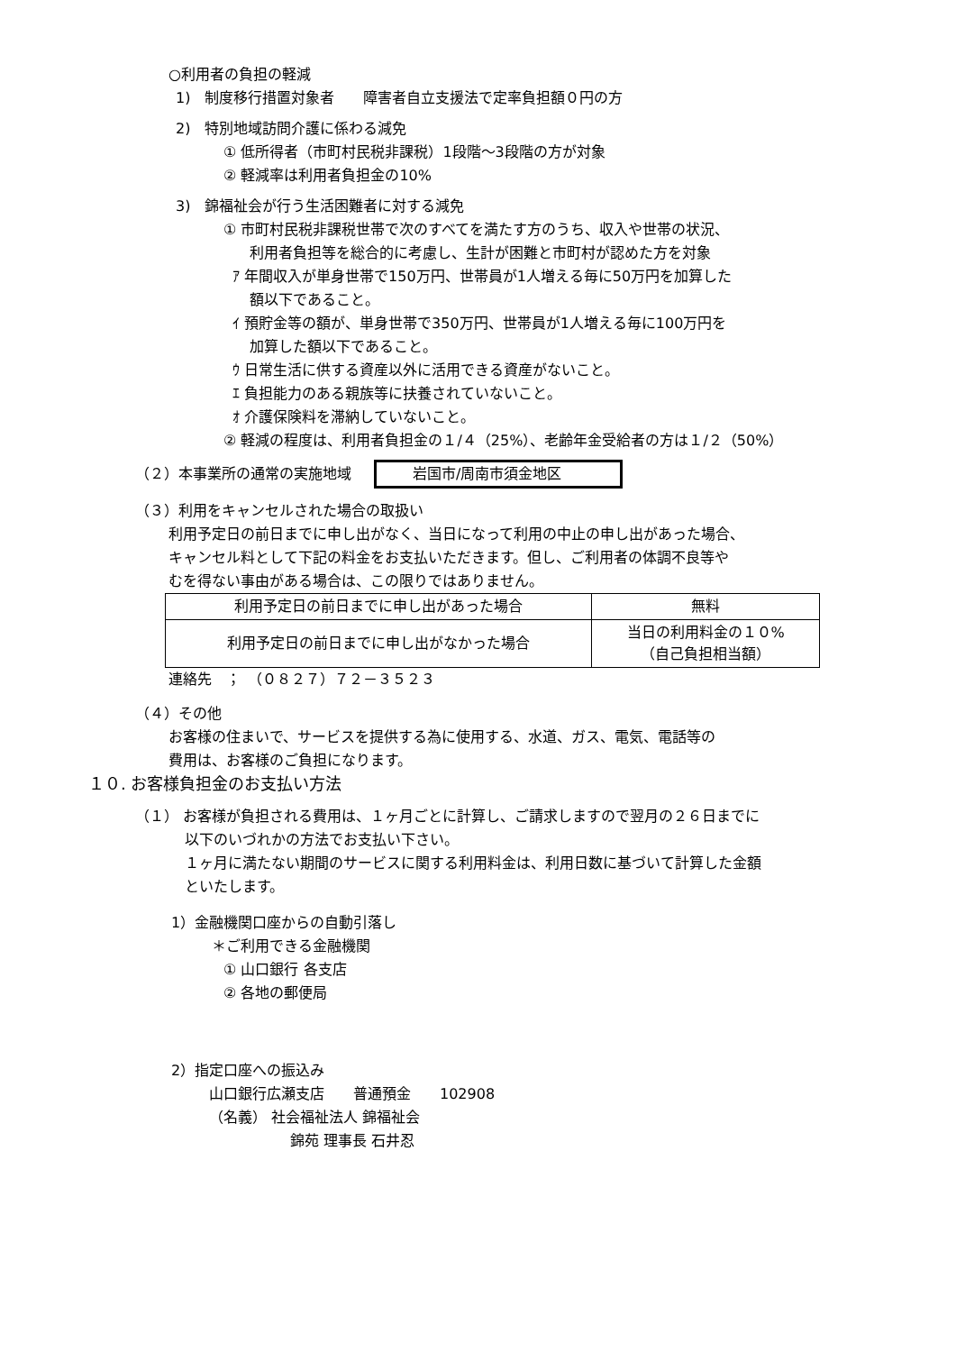○利用者の負担の軽減
1)　制度移行措置対象者　　障害者自立支援法で定率負担額０円の方
2)　特別地域訪問介護に係わる減免
① 低所得者（市町村民税非課税）1段階～3段階の方が対象
② 軽減率は利用者負担金の10%
3)　錦福祉会が行う生活困難者に対する減免
① 市町村民税非課税世帯で次のすべてを満たす方のうち、収入や世帯の状況、
利用者負担等を総合的に考慮し、生計が困難と市町村が認めた方を対象
ｱ 年間収入が単身世帯で150万円、世帯員が1人増える毎に50万円を加算した
額以下であること。
ｲ 預貯金等の額が、単身世帯で350万円、世帯員が1人増える毎に100万円を
加算した額以下であること。
ｳ 日常生活に供する資産以外に活用できる資産がないこと。
ｴ 負担能力のある親族等に扶養されていないこと。
ｵ 介護保険料を滞納していないこと。
② 軽減の程度は、利用者負担金の１/４（25%）、老齢年金受給者の方は１/２（50%）
（２）本事業所の通常の実施地域 岩国市/周南市須金地区
（３）利用をキャンセルされた場合の取扱い
利用予定日の前日までに申し出がなく、当日になって利用の中止の申し出があった場合、
キャンセル料として下記の料金をお支払いただきます。但し、ご利用者の体調不良等や
むを得ない事由がある場合は、この限りではありません。
| 利用予定日の前日までに申し出があった場合 | 無料 |
| 利用予定日の前日までに申し出がなかった場合 | 当日の利用料金の１０% （自己負担相当額） |
連絡先　；　（０８２７）７２－３５２３
（４）その他
お客様の住まいで、サービスを提供する為に使用する、水道、ガス、電気、電話等の
費用は、お客様のご負担になります。
１０. お客様負担金のお支払い方法
（１） お客様が負担される費用は、１ヶ月ごとに計算し、ご請求しますので翌月の２６日までに
以下のいづれかの方法でお支払い下さい。
１ヶ月に満たない期間のサービスに関する利用料金は、利用日数に基づいて計算した金額
といたします。
1）金融機関口座からの自動引落し
＊ご利用できる金融機関
① 山口銀行 各支店
② 各地の郵便局
2）指定口座への振込み
山口銀行広瀬支店　　普通預金　　102908
（名義） 社会福祉法人 錦福祉会
錦苑 理事長 石井忍